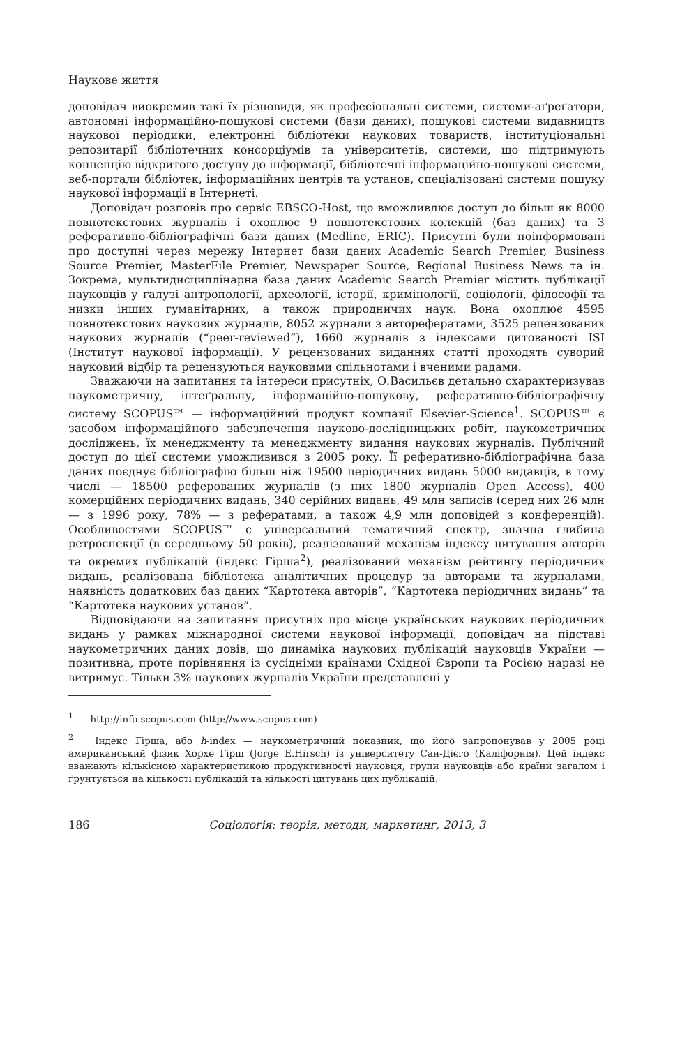Наукове життя
доповідач виокремив такі їх різновиди, як професіональні системи, системи-аґреґатори, автономні інформаційно-пошукові системи (бази даних), пошукові системи видавництв наукової періодики, електронні бібліотеки наукових товариств, інституціональні репозитарії бібліотечних консорціумів та університетів, системи, що підтримують концепцію відкритого доступу до інформації, бібліотечні інформаційно-пошукові системи, веб-портали бібліотек, інформаційних центрів та установ, спеціалізовані системи пошуку наукової інформації в Інтернеті.
Доповідач розповів про сервіс EBSCO-Host, що вможливлює доступ до більш як 8000 повнотекстових журналів і охоплює 9 повнотекстових колекцій (баз даних) та 3 реферативно-бібліографічні бази даних (Medline, ERIC). Присутні були поінформовані про доступні через мережу Інтернет бази даних Academic Search Premier, Business Source Premier, MasterFile Premier, Newspaper Source, Regional Business News та ін. Зокрема, мультидисциплінарна база даних Academic Search Premier містить публікації науковців у галузі антропології, археології, історії, кримінології, соціології, філософії та низки інших гуманітарних, а також природничих наук. Вона охоплює 4595 повнотекстових наукових журналів, 8052 журнали з авторефератами, 3525 рецензованих наукових журналів (“peer-reviewed”), 1660 журналів з індексами цитованості ISI (Інститут наукової інформації). У рецензованих виданнях статті проходять суворий науковий відбір та рецензуються науковими спільнотами і вченими радами.
Зважаючи на запитання та інтереси присутніх, О.Васильєв детально схарактеризував наукометричну, інтеґральну, інформаційно-пошукову, реферативно-бібліографічну систему SCOPUS™ — інформаційний продукт компанії Elsevier-Science<sup>1</sup>. SCOPUS™ є засобом інформаційного забезпечення науково-дослідницьких робіт, наукометричних досліджень, їх менеджменту та менеджменту видання наукових журналів. Публічний доступ до цієї системи уможливився з 2005 року. Її реферативно-бібліографічна база даних поєднує бібліографію більш ніж 19500 періодичних видань 5000 видавців, в тому числі — 18500 реферованих журналів (з них 1800 журналів Open Access), 400 комерційних періодичних видань, 340 серійних видань, 49 млн записів (серед них 26 млн — з 1996 року, 78% — з рефератами, а також 4,9 млн доповідей з конференцій). Особливостями SCOPUS™ є універсальний тематичний спектр, значна глибина ретроспекції (в середньому 50 років), реалізований механізм індексу цитування авторів та окремих публікацій (індекс Гірша<sup>2</sup>), реалізований механізм рейтингу періодичних видань, реалізована бібліотека аналітичних процедур за авторами та журналами, наявність додаткових баз даних “Картотека авторів”, “Картотека періодичних видань” та “Картотека наукових установ”.
Відповідаючи на запитання присутніх про місце українських наукових періодичних видань у рамках міжнародної системи наукової інформації, доповідач на підставі наукометричних даних довів, що динаміка наукових публікацій науковців України — позитивна, проте порівняння із сусідніми країнами Східної Європи та Росією наразі не витримує. Тільки 3% наукових журналів України представлені у
<sup>1</sup> http://info.scopus.com (http://www.scopus.com)
<sup>2</sup> Індекс Гірша, або h-index — наукометричний показник, що його запропонував у 2005 році американський фізик Хорхе Гірш (Jorge E.Hirsch) із університету Сан-Дієго (Каліфорнія). Цей індекс вважають кількісною характеристикою продуктивності науковця, групи науковців або країни загалом і ґрунтується на кількості публікацій та кількості цитувань цих публікацій.
186 Соціологія: теорія, методи, маркетинг, 2013, 3